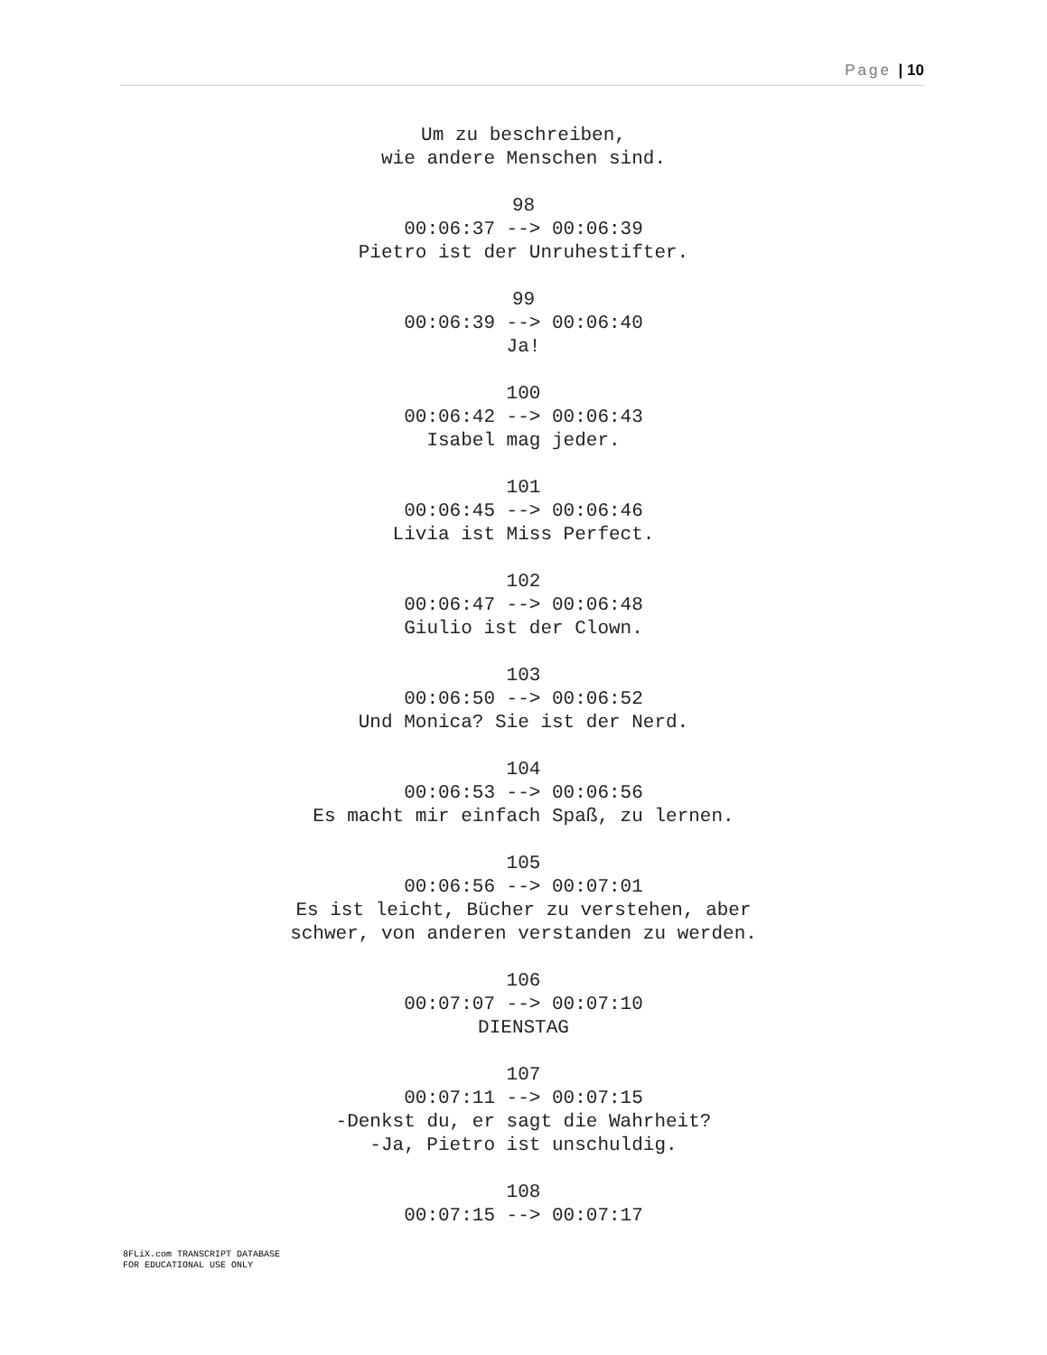Page | 10
Um zu beschreiben,
wie andere Menschen sind.
98
00:06:37 --> 00:06:39
Pietro ist der Unruhestifter.
99
00:06:39 --> 00:06:40
Ja!
100
00:06:42 --> 00:06:43
Isabel mag jeder.
101
00:06:45 --> 00:06:46
Livia ist Miss Perfect.
102
00:06:47 --> 00:06:48
Giulio ist der Clown.
103
00:06:50 --> 00:06:52
Und Monica? Sie ist der Nerd.
104
00:06:53 --> 00:06:56
Es macht mir einfach Spaß, zu lernen.
105
00:06:56 --> 00:07:01
Es ist leicht, Bücher zu verstehen, aber
schwer, von anderen verstanden zu werden.
106
00:07:07 --> 00:07:10
DIENSTAG
107
00:07:11 --> 00:07:15
-Denkst du, er sagt die Wahrheit?
-Ja, Pietro ist unschuldig.
108
00:07:15 --> 00:07:17
8FLiX.com TRANSCRIPT DATABASE
FOR EDUCATIONAL USE ONLY